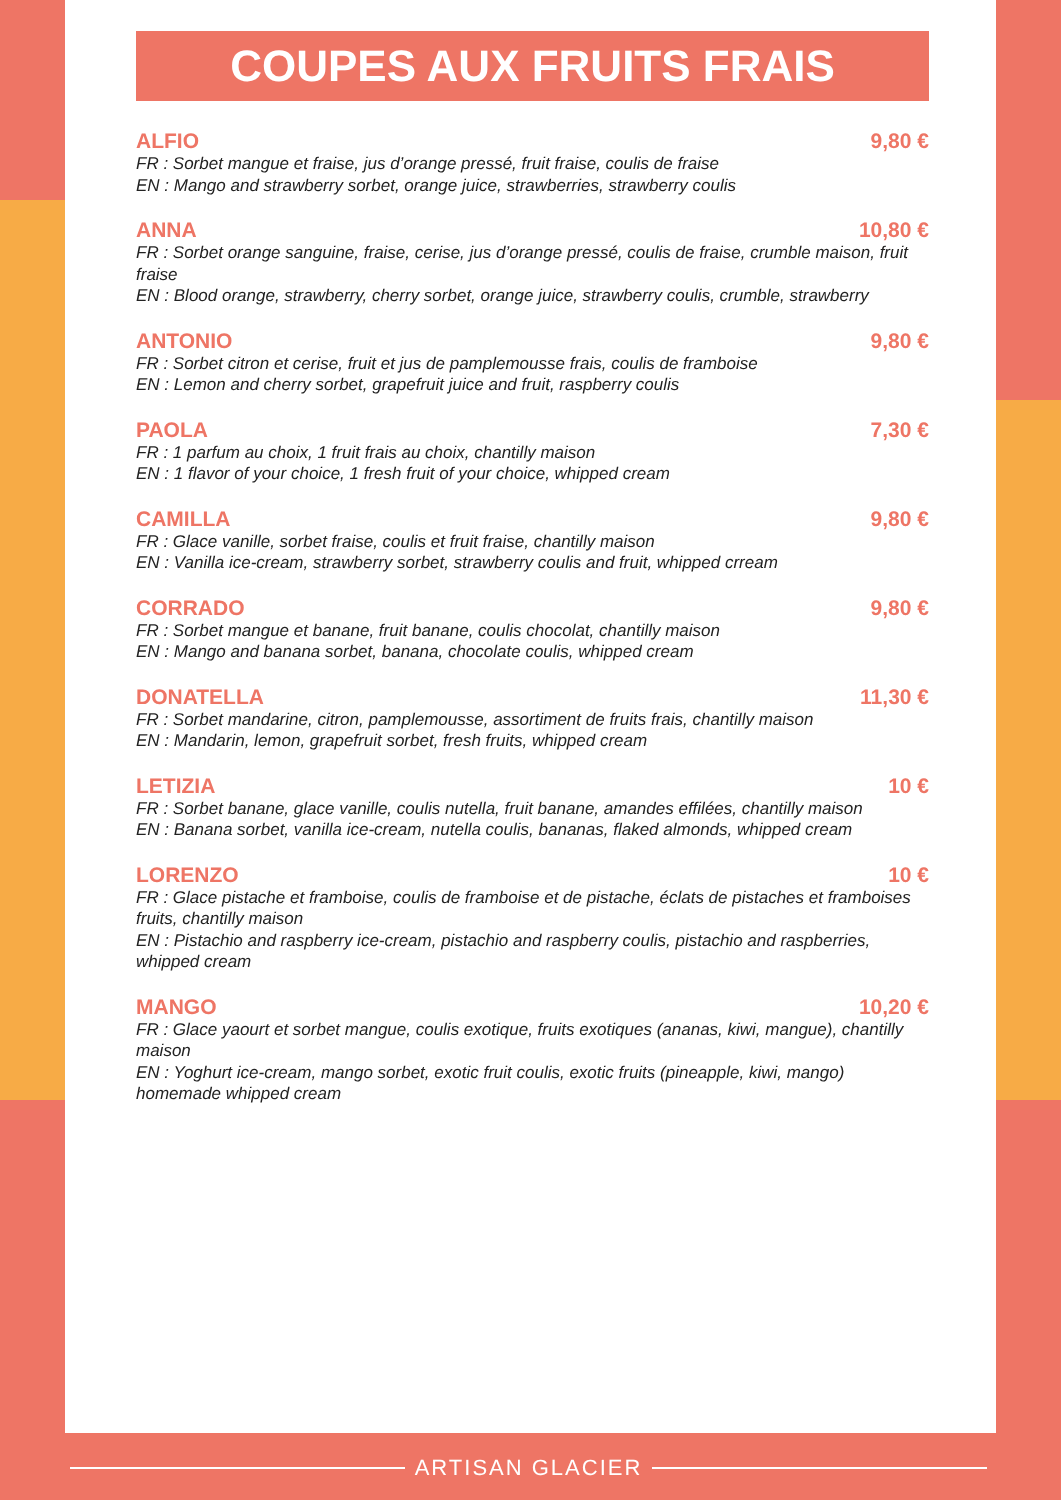COUPES AUX FRUITS FRAIS
ALFIO 9,80 €
FR : Sorbet mangue et fraise, jus d’orange pressé, fruit fraise, coulis de fraise
EN : Mango and strawberry sorbet, orange juice, strawberries, strawberry coulis
ANNA 10,80 €
FR : Sorbet orange sanguine, fraise, cerise, jus d’orange pressé, coulis de fraise, crumble maison, fruit fraise
EN : Blood orange, strawberry, cherry sorbet, orange juice, strawberry coulis, crumble, strawberry
ANTONIO 9,80 €
FR : Sorbet citron et cerise, fruit et jus de pamplemousse frais, coulis de framboise
EN : Lemon and cherry sorbet, grapefruit juice and fruit, raspberry coulis
PAOLA 7,30 €
FR : 1 parfum au choix, 1 fruit frais au choix, chantilly maison
EN : 1 flavor of your choice, 1 fresh fruit of your choice, whipped cream
CAMILLA 9,80 €
FR : Glace vanille, sorbet fraise, coulis et fruit fraise, chantilly maison
EN : Vanilla ice-cream, strawberry sorbet, strawberry coulis and fruit, whipped crream
CORRADO 9,80 €
FR : Sorbet mangue et banane, fruit banane, coulis chocolat, chantilly maison
EN : Mango and banana sorbet, banana, chocolate coulis, whipped cream
DONATELLA 11,30 €
FR : Sorbet mandarine, citron, pamplemousse, assortiment de fruits frais, chantilly maison
EN : Mandarin, lemon, grapefruit sorbet, fresh fruits, whipped cream
LETIZIA 10 €
FR : Sorbet banane, glace vanille, coulis nutella, fruit banane, amandes effilées, chantilly maison
EN : Banana sorbet, vanilla ice-cream, nutella coulis, bananas, flaked almonds, whipped cream
LORENZO 10 €
FR : Glace pistache et framboise, coulis de framboise et de pistache, éclats de pistaches et framboises fruits, chantilly maison
EN : Pistachio and raspberry ice-cream, pistachio and raspberry coulis, pistachio and raspberries, whipped cream
MANGO 10,20 €
FR : Glace yaourt et sorbet mangue, coulis exotique, fruits exotiques (ananas, kiwi, mangue), chantilly maison
EN : Yoghurt ice-cream, mango sorbet, exotic fruit coulis, exotic fruits (pineapple, kiwi, mango) homemade whipped cream
ARTISAN GLACIER